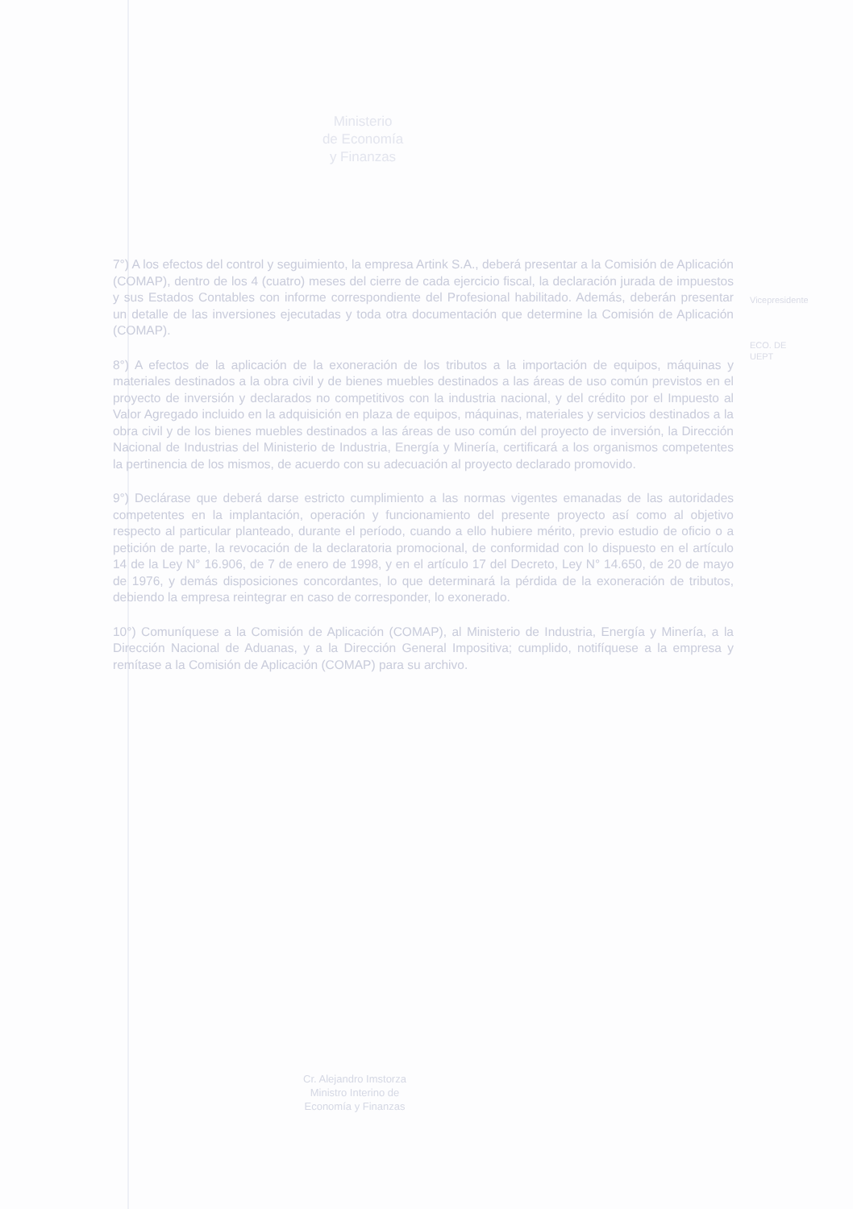Ministerio
de Economía
y Finanzas
7°) A los efectos del control y seguimiento, la empresa Artink S.A., deberá presentar a la Comisión de Aplicación (COMAP), dentro de los 4 (cuatro) meses del cierre de cada ejercicio fiscal, la declaración jurada de impuestos y sus Estados Contables con informe correspondiente del Profesional habilitado. Además, deberán presentar un detalle de las inversiones ejecutadas y toda otra documentación que determine la Comisión de Aplicación (COMAP).
8°) A efectos de la aplicación de la exoneración de los tributos a la importación de equipos, máquinas y materiales destinados a la obra civil y de bienes muebles destinados a las áreas de uso común previstos en el proyecto de inversión y declarados no competitivos con la industria nacional, y del crédito por el Impuesto al Valor Agregado incluido en la adquisición en plaza de equipos, máquinas, materiales y servicios destinados a la obra civil y de los bienes muebles destinados a las áreas de uso común del proyecto de inversión, la Dirección Nacional de Industrias del Ministerio de Industria, Energía y Minería, certificará a los organismos competentes la pertinencia de los mismos, de acuerdo con su adecuación al proyecto declarado promovido.
9°) Declárase que deberá darse estricto cumplimiento a las normas vigentes emanadas de las autoridades competentes en la implantación, operación y funcionamiento del presente proyecto así como al objetivo respecto al particular planteado, durante el período, cuando a ello hubiere mérito, previo estudio de oficio o a petición de parte, la revocación de la declaratoria promocional, de conformidad con lo dispuesto en el artículo 14 de la Ley N° 16.906, de 7 de enero de 1998, y en el artículo 17 del Decreto, Ley N° 14.650, de 20 de mayo de 1976, y demás disposiciones concordantes, lo que determinará la pérdida de la exoneración de tributos, debiendo la empresa reintegrar en caso de corresponder, lo exonerado.
10°) Comuníquese a la Comisión de Aplicación (COMAP), al Ministerio de Industria, Energía y Minería, a la Dirección Nacional de Aduanas, y a la Dirección General Impositiva; cumplido, notifíquese a la empresa y remítase a la Comisión de Aplicación (COMAP) para su archivo.
Vicepresidente
ECO. DE
UEPT
Cr. Alejandro Imstorza
Ministro Interino de
Economía y Finanzas